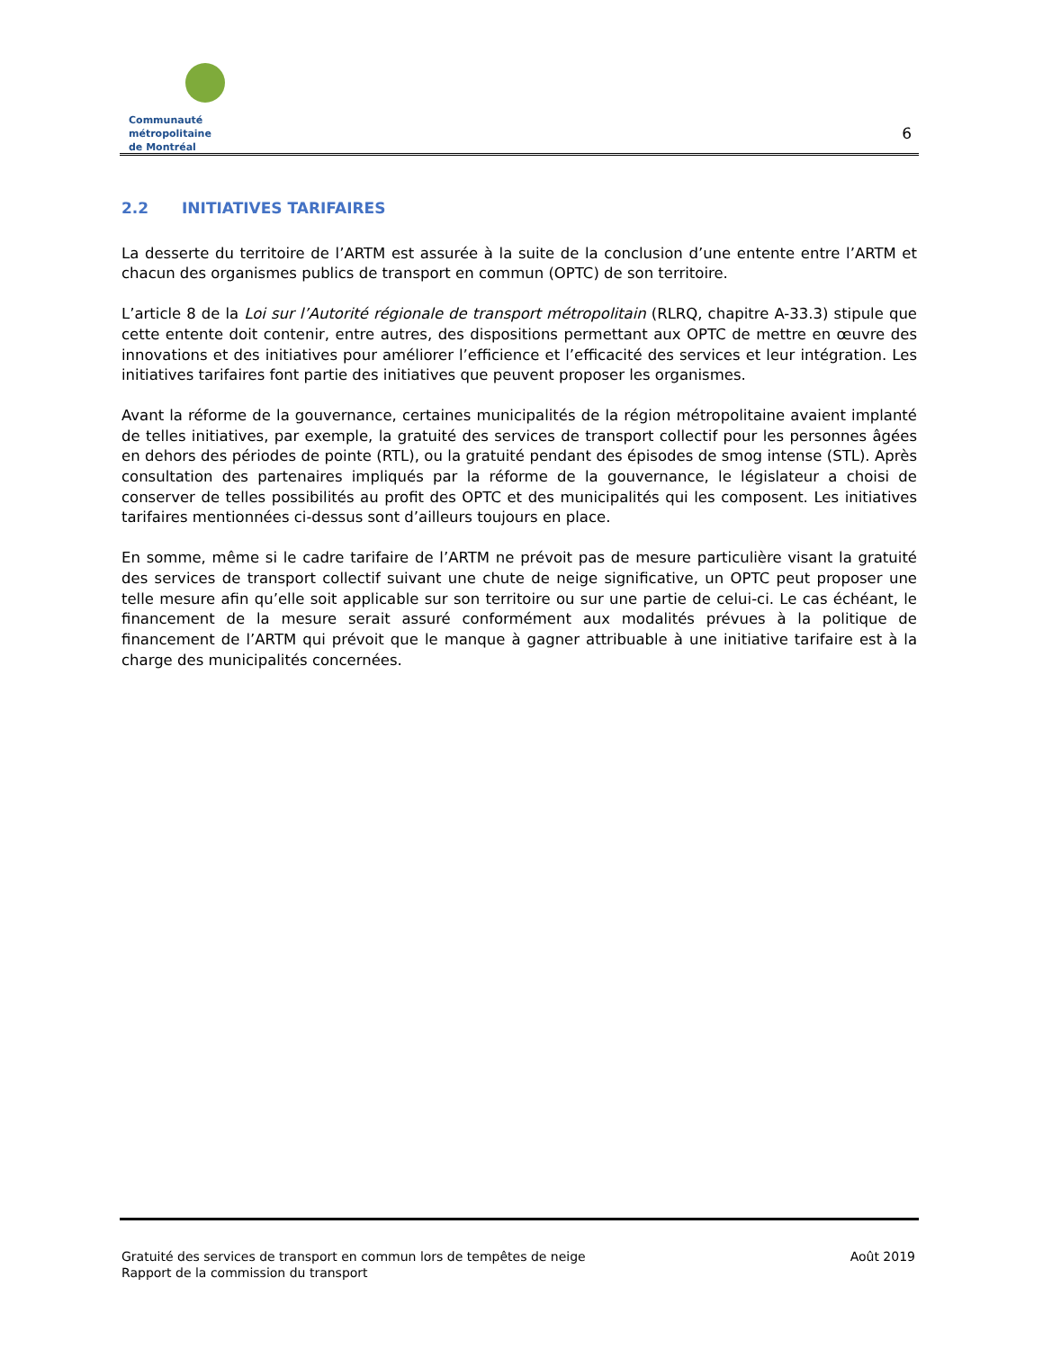Communauté métropolitaine
de Montréal
6
2.2 INITIATIVES TARIFAIRES
La desserte du territoire de l’ARTM est assurée à la suite de la conclusion d’une entente entre l’ARTM et chacun des organismes publics de transport en commun (OPTC) de son territoire.
L’article 8 de la Loi sur l’Autorité régionale de transport métropolitain (RLRQ, chapitre A-33.3) stipule que cette entente doit contenir, entre autres, des dispositions permettant aux OPTC de mettre en œuvre des innovations et des initiatives pour améliorer l’efficience et l’efficacité des services et leur intégration. Les initiatives tarifaires font partie des initiatives que peuvent proposer les organismes.
Avant la réforme de la gouvernance, certaines municipalités de la région métropolitaine avaient implanté de telles initiatives, par exemple, la gratuité des services de transport collectif pour les personnes âgées en dehors des périodes de pointe (RTL), ou la gratuité pendant des épisodes de smog intense (STL). Après consultation des partenaires impliqués par la réforme de la gouvernance, le législateur a choisi de conserver de telles possibilités au profit des OPTC et des municipalités qui les composent. Les initiatives tarifaires mentionnées ci-dessus sont d’ailleurs toujours en place.
En somme, même si le cadre tarifaire de l’ARTM ne prévoit pas de mesure particulière visant la gratuité des services de transport collectif suivant une chute de neige significative, un OPTC peut proposer une telle mesure afin qu’elle soit applicable sur son territoire ou sur une partie de celui-ci. Le cas échéant, le financement de la mesure serait assuré conformément aux modalités prévues à la politique de financement de l’ARTM qui prévoit que le manque à gagner attribuable à une initiative tarifaire est à la charge des municipalités concernées.
Gratuité des services de transport en commun lors de tempêtes de neige
Rapport de la commission du transport
Août 2019